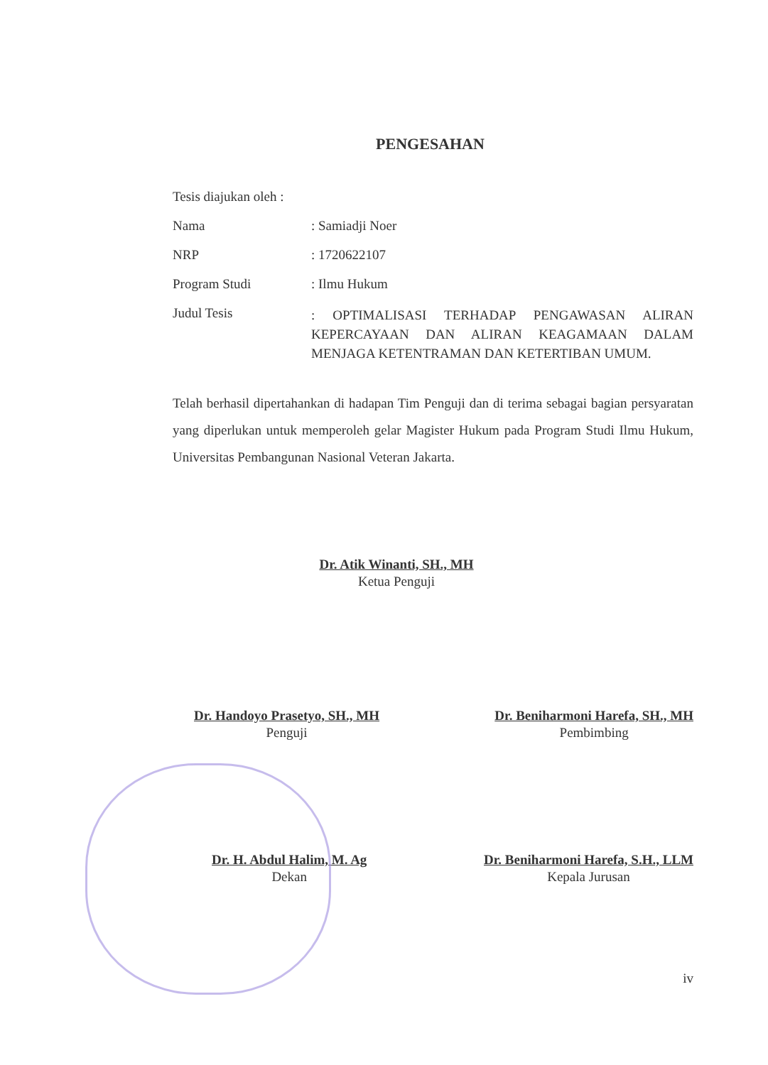PENGESAHAN
Tesis diajukan oleh :
Nama : Samiadji Noer
NRP : 1720622107
Program Studi : Ilmu Hukum
Judul Tesis
: OPTIMALISASI TERHADAP PENGAWASAN ALIRAN KEPERCAYAAN DAN ALIRAN KEAGAMAAN DALAM MENJAGA KETENTRAMAN DAN KETERTIBAN UMUM.
Telah berhasil dipertahankan di hadapan Tim Penguji dan di terima sebagai bagian persyaratan yang diperlukan untuk memperoleh gelar Magister Hukum pada Program Studi Ilmu Hukum, Universitas Pembangunan Nasional Veteran Jakarta.
Dr. Atik Winanti, SH., MH
Ketua Penguji
Dr. Handoyo Prasetyo, SH., MH
Penguji
Dr. Beniharmoni Harefa, SH., MH
Pembimbing
Dr. H. Abdul Halim, M. Ag
Dekan
Dr. Beniharmoni Harefa, S.H., LLM
Kepala Jurusan
iv